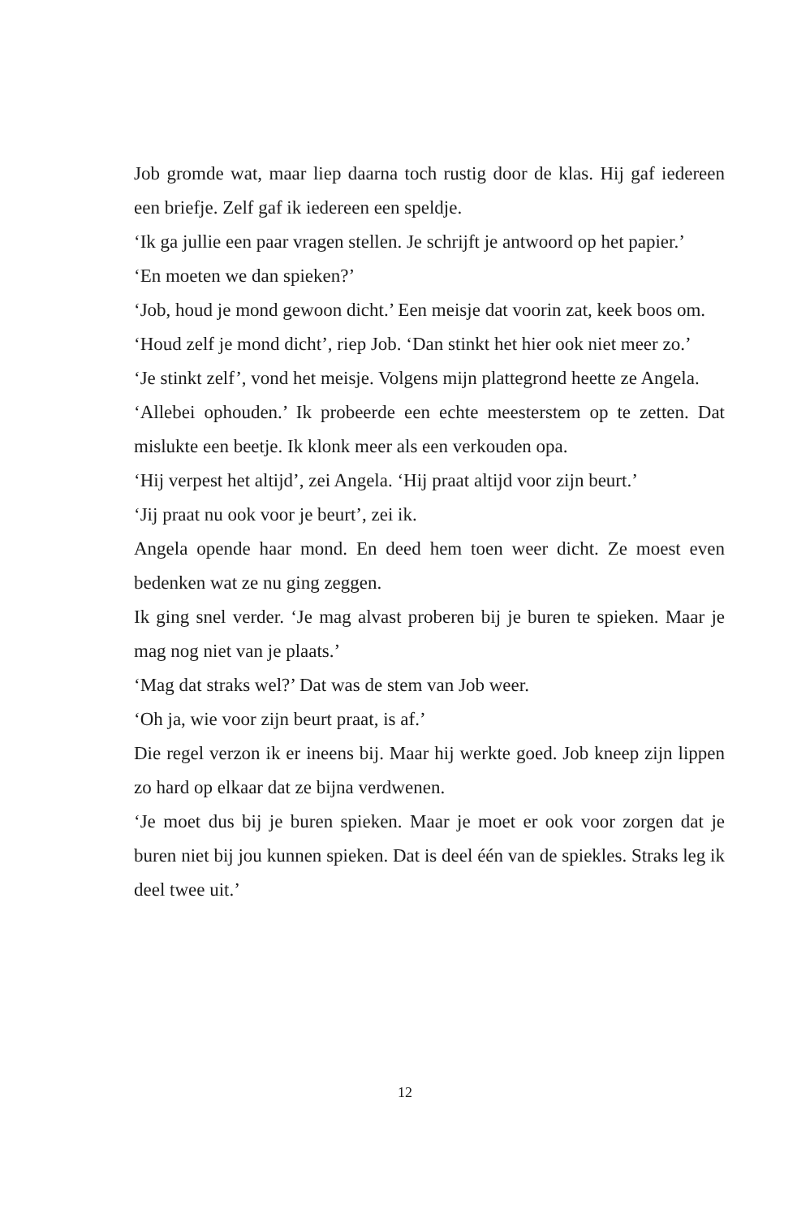Job gromde wat, maar liep daarna toch rustig door de klas. Hij gaf iedereen een briefje. Zelf gaf ik iedereen een speldje.
‘Ik ga jullie een paar vragen stellen. Je schrijft je antwoord op het papier.’
‘En moeten we dan spieken?’
‘Job, houd je mond gewoon dicht.’ Een meisje dat voorin zat, keek boos om.
‘Houd zelf je mond dicht’, riep Job. ‘Dan stinkt het hier ook niet meer zo.’
‘Je stinkt zelf’, vond het meisje. Volgens mijn plattegrond heette ze Angela.
‘Allebei ophouden.’ Ik probeerde een echte meesterstem op te zetten. Dat mislukte een beetje. Ik klonk meer als een verkouden opa.
‘Hij verpest het altijd’, zei Angela. ‘Hij praat altijd voor zijn beurt.’
‘Jij praat nu ook voor je beurt’, zei ik.
Angela opende haar mond. En deed hem toen weer dicht. Ze moest even bedenken wat ze nu ging zeggen.
Ik ging snel verder. ‘Je mag alvast proberen bij je buren te spieken. Maar je mag nog niet van je plaats.’
‘Mag dat straks wel?’ Dat was de stem van Job weer.
‘Oh ja, wie voor zijn beurt praat, is af.’
Die regel verzon ik er ineens bij. Maar hij werkte goed. Job kneep zijn lippen zo hard op elkaar dat ze bijna verdwenen.
‘Je moet dus bij je buren spieken. Maar je moet er ook voor zorgen dat je buren niet bij jou kunnen spieken. Dat is deel één van de spiekles. Straks leg ik deel twee uit.’
12